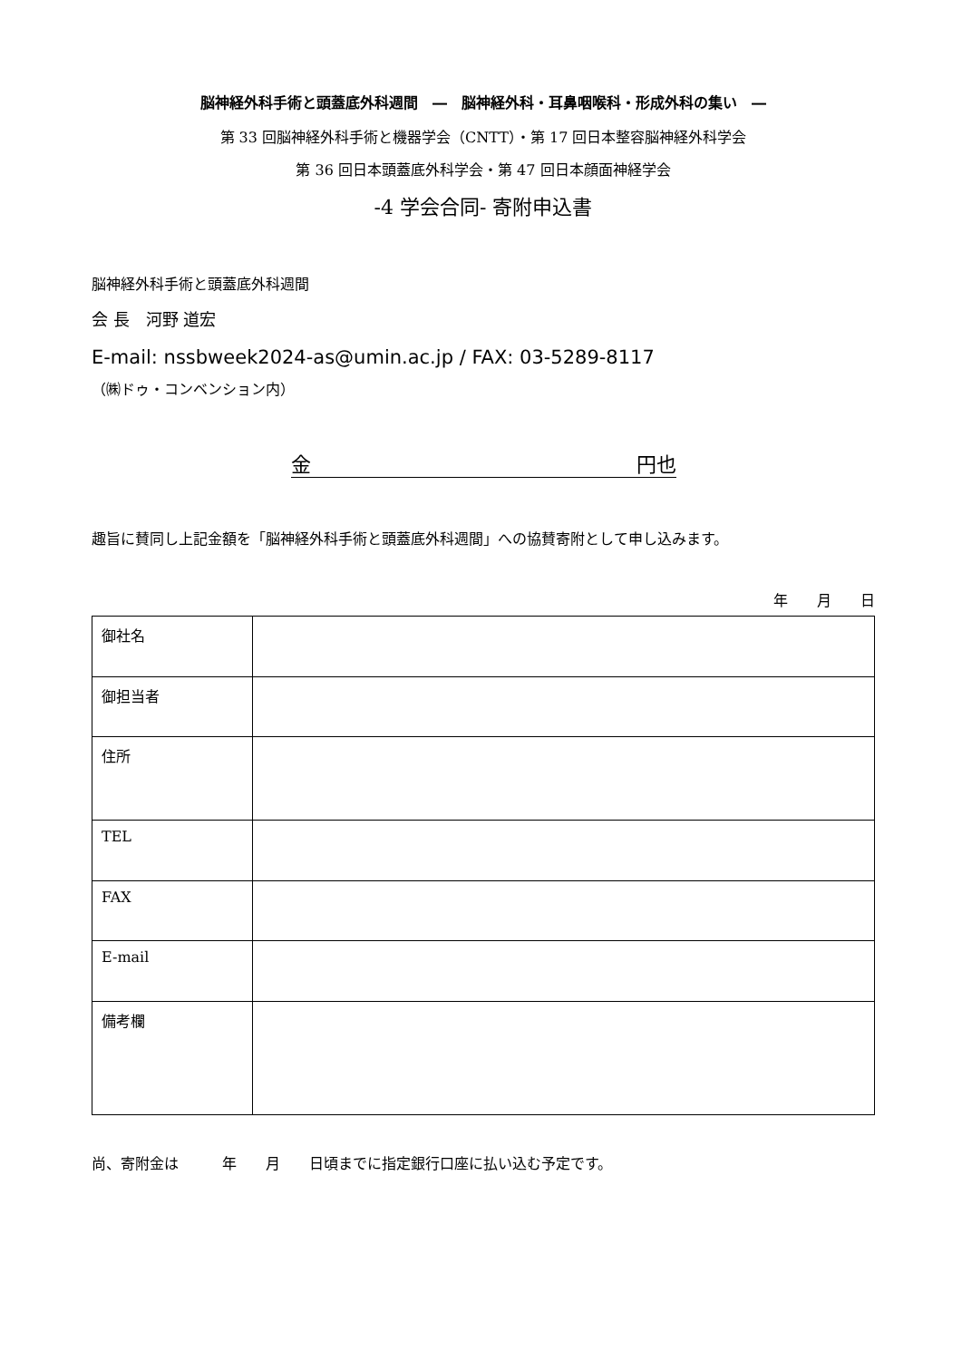脳神経外科手術と頭蓋底外科週間　―　脳神経外科・耳鼻咽喉科・形成外科の集い　―
第 33 回脳神経外科手術と機器学会（CNTT）・第 17 回日本整容脳神経外科学会
第 36 回日本頭蓋底外科学会・第 47 回日本顔面神経学会
-4 学会合同- 寄附申込書
脳神経外科手術と頭蓋底外科週間
会 長　河野 道宏
E-mail: nssbweek2024-as@umin.ac.jp / FAX: 03-5289-8117
（㈱ドゥ・コンベンション内）
金 円也
趣旨に賛同し上記金額を「脳神経外科手術と頭蓋底外科週間」への協賛寄附として申し込みます。
年　　月　　日
| 御社名 | |
| 御担当者 | |
| 住所 | |
| TEL | |
| FAX | |
| E-mail | |
| 備考欄 | |
尚、寄附金は　　　年　　月　　日頃までに指定銀行口座に払い込む予定です。